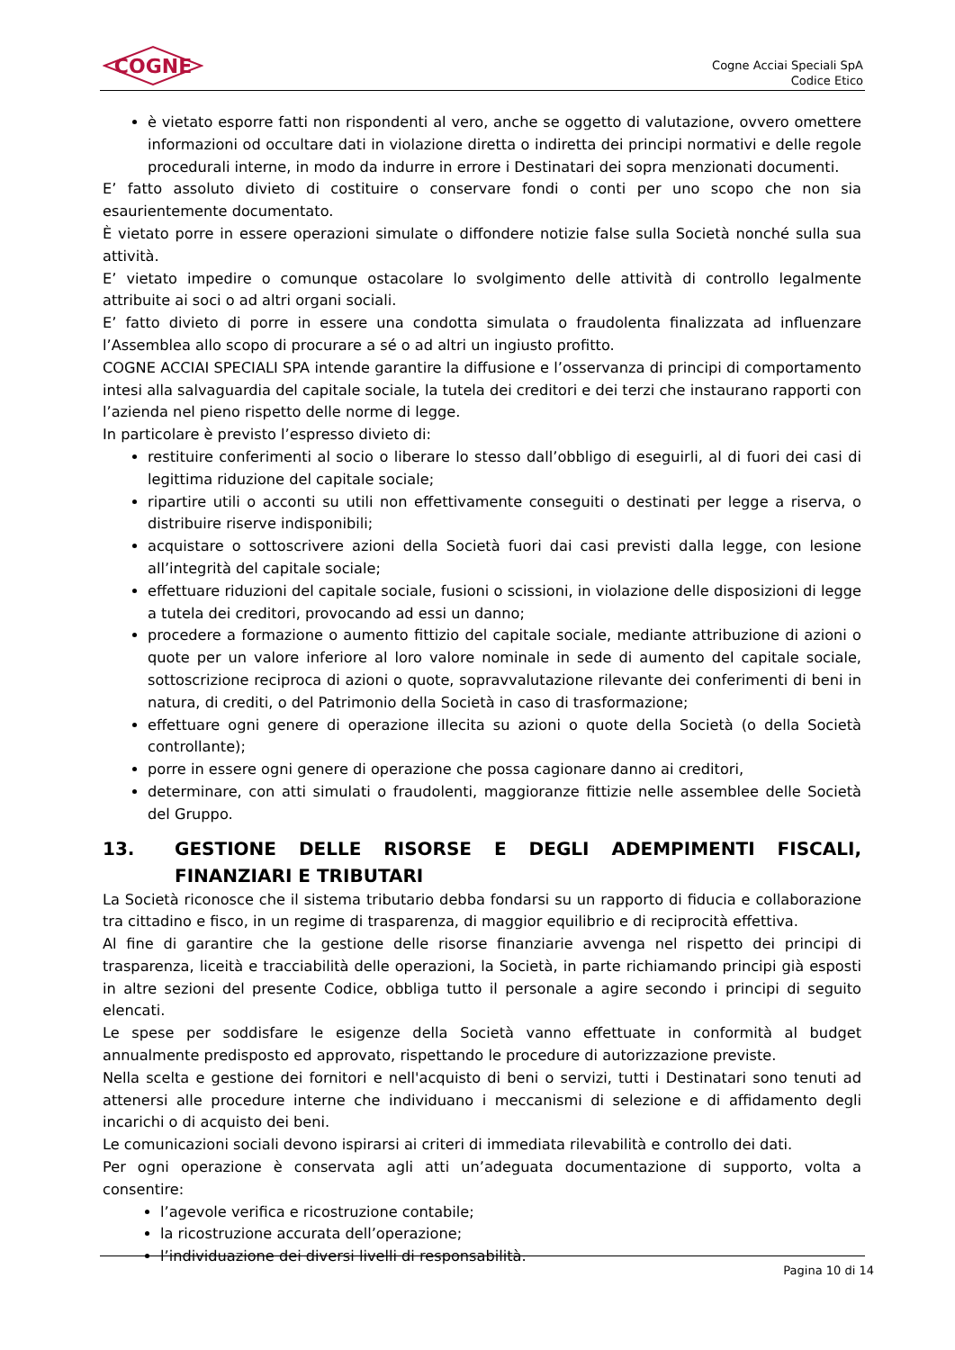COGNE
Cogne Acciai Speciali SpA
Codice Etico
è vietato esporre fatti non rispondenti al vero, anche se oggetto di valutazione, ovvero omettere informazioni od occultare dati in violazione diretta o indiretta dei principi normativi e delle regole procedurali interne, in modo da indurre in errore i Destinatari dei sopra menzionati documenti.
E’ fatto assoluto divieto di costituire o conservare fondi o conti per uno scopo che non sia esaurientemente documentato.
È vietato porre in essere operazioni simulate o diffondere notizie false sulla Società nonché sulla sua attività.
E’ vietato impedire o comunque ostacolare lo svolgimento delle attività di controllo legalmente attribuite ai soci o ad altri organi sociali.
E’ fatto divieto di porre in essere una condotta simulata o fraudolenta finalizzata ad influenzare l’Assemblea allo scopo di procurare a sé o ad altri un ingiusto profitto.
COGNE ACCIAI SPECIALI SPA intende garantire la diffusione e l’osservanza di principi di comportamento intesi alla salvaguardia del capitale sociale, la tutela dei creditori e dei terzi che instaurano rapporti con l’azienda nel pieno rispetto delle norme di legge.
In particolare è previsto l’espresso divieto di:
restituire conferimenti al socio o liberare lo stesso dall’obbligo di eseguirli, al di fuori dei casi di legittima riduzione del capitale sociale;
ripartire utili o acconti su utili non effettivamente conseguiti o destinati per legge a riserva, o distribuire riserve indisponibili;
acquistare o sottoscrivere azioni della Società fuori dai casi previsti dalla legge, con lesione all’integrità del capitale sociale;
effettuare riduzioni del capitale sociale, fusioni o scissioni, in violazione delle disposizioni di legge a tutela dei creditori, provocando ad essi un danno;
procedere a formazione o aumento fittizio del capitale sociale, mediante attribuzione di azioni o quote per un valore inferiore al loro valore nominale in sede di aumento del capitale sociale, sottoscrizione reciproca di azioni o quote, sopravvalutazione rilevante dei conferimenti di beni in natura, di crediti, o del Patrimonio della Società in caso di trasformazione;
effettuare ogni genere di operazione illecita su azioni o quote della Società (o della Società controllante);
porre in essere ogni genere di operazione che possa cagionare danno ai creditori,
determinare, con atti simulati o fraudolenti, maggioranze fittizie nelle assemblee delle Società del Gruppo.
13. GESTIONE DELLE RISORSE E DEGLI ADEMPIMENTI FISCALI, FINANZIARI E TRIBUTARI
La Società riconosce che il sistema tributario debba fondarsi su un rapporto di fiducia e collaborazione tra cittadino e fisco, in un regime di trasparenza, di maggior equilibrio e di reciprocità effettiva.
Al fine di garantire che la gestione delle risorse finanziarie avvenga nel rispetto dei principi di trasparenza, liceità e tracciabilità delle operazioni, la Società, in parte richiamando principi già esposti in altre sezioni del presente Codice, obbliga tutto il personale a agire secondo i principi di seguito elencati.
Le spese per soddisfare le esigenze della Società vanno effettuate in conformità al budget annualmente predisposto ed approvato, rispettando le procedure di autorizzazione previste.
Nella scelta e gestione dei fornitori e nell'acquisto di beni o servizi, tutti i Destinatari sono tenuti ad attenersi alle procedure interne che individuano i meccanismi di selezione e di affidamento degli incarichi o di acquisto dei beni.
Le comunicazioni sociali devono ispirarsi ai criteri di immediata rilevabilità e controllo dei dati.
Per ogni operazione è conservata agli atti un’adeguata documentazione di supporto, volta a consentire:
l’agevole verifica e ricostruzione contabile;
la ricostruzione accurata dell’operazione;
l’individuazione dei diversi livelli di responsabilità.
Pagina 10 di 14